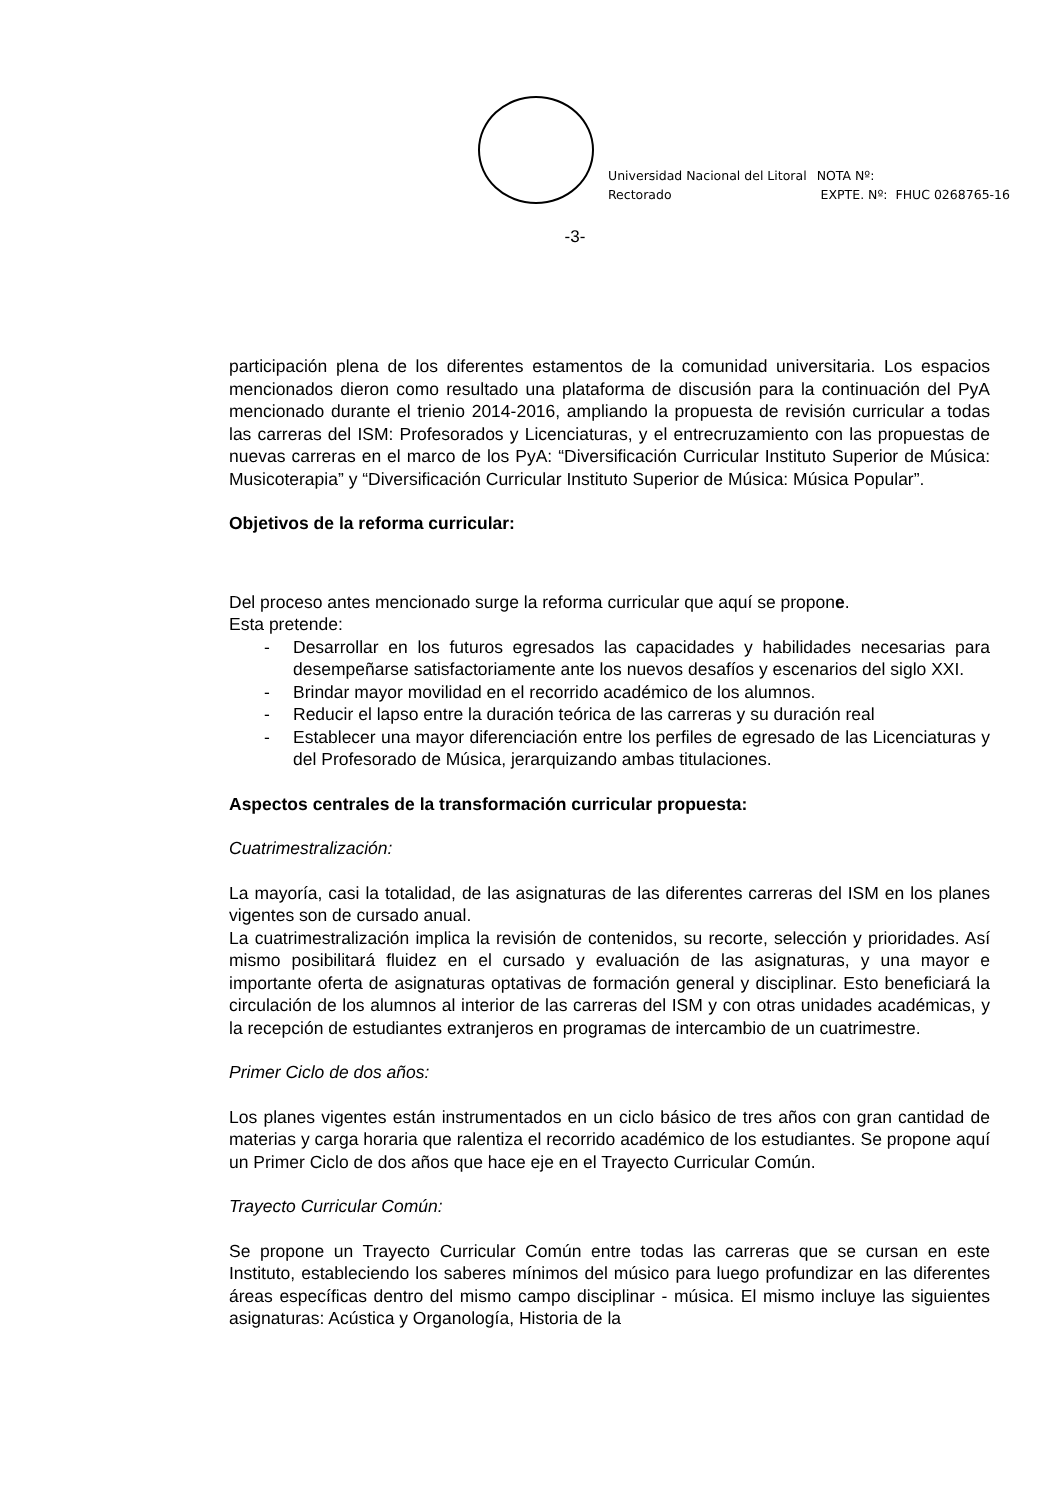Universidad Nacional del Litoral
Rectorado
NOTA Nº:
EXPTE. Nº: FHUC 0268765-16
-3-
participación plena de los diferentes estamentos de la comunidad universitaria. Los espacios mencionados dieron como resultado una plataforma de discusión para la continuación del PyA mencionado durante el trienio 2014-2016, ampliando la propuesta de revisión curricular a todas las carreras del ISM: Profesorados y Licenciaturas, y el entrecruzamiento con las propuestas de nuevas carreras en el marco de los PyA: “Diversificación Curricular Instituto Superior de Música: Musicoterapia” y “Diversificación Curricular Instituto Superior de Música: Música Popular”.
Objetivos de la reforma curricular:
Del proceso antes mencionado surge la reforma curricular que aquí se propone.
Esta pretende:
- Desarrollar en los futuros egresados las capacidades y habilidades necesarias para desempeñarse satisfactoriamente ante los nuevos desafíos y escenarios del siglo XXI.
- Brindar mayor movilidad en el recorrido académico de los alumnos.
- Reducir el lapso entre la duración teórica de las carreras y su duración real
- Establecer una mayor diferenciación entre los perfiles de egresado de las Licenciaturas y del Profesorado de Música, jerarquizando ambas titulaciones.
Aspectos centrales de la transformación curricular propuesta:
Cuatrimestralización:
La mayoría, casi la totalidad, de las asignaturas de las diferentes carreras del ISM en los planes vigentes son de cursado anual.
La cuatrimestralización implica la revisión de contenidos, su recorte, selección y prioridades. Así mismo posibilitará fluidez en el cursado y evaluación de las asignaturas, y una mayor e importante oferta de asignaturas optativas de formación general y disciplinar. Esto beneficiará la circulación de los alumnos al interior de las carreras del ISM y con otras unidades académicas, y la recepción de estudiantes extranjeros en programas de intercambio de un cuatrimestre.
Primer Ciclo de dos años:
Los planes vigentes están instrumentados en un ciclo básico de tres años con gran cantidad de materias y carga horaria que ralentiza el recorrido académico de los estudiantes. Se propone aquí un Primer Ciclo de dos años que hace eje en el Trayecto Curricular Común.
Trayecto Curricular Común:
Se propone un Trayecto Curricular Común entre todas las carreras que se cursan en este Instituto, estableciendo los saberes mínimos del músico para luego profundizar en las diferentes áreas específicas dentro del mismo campo disciplinar - música. El mismo incluye las siguientes asignaturas: Acústica y Organología, Historia de la